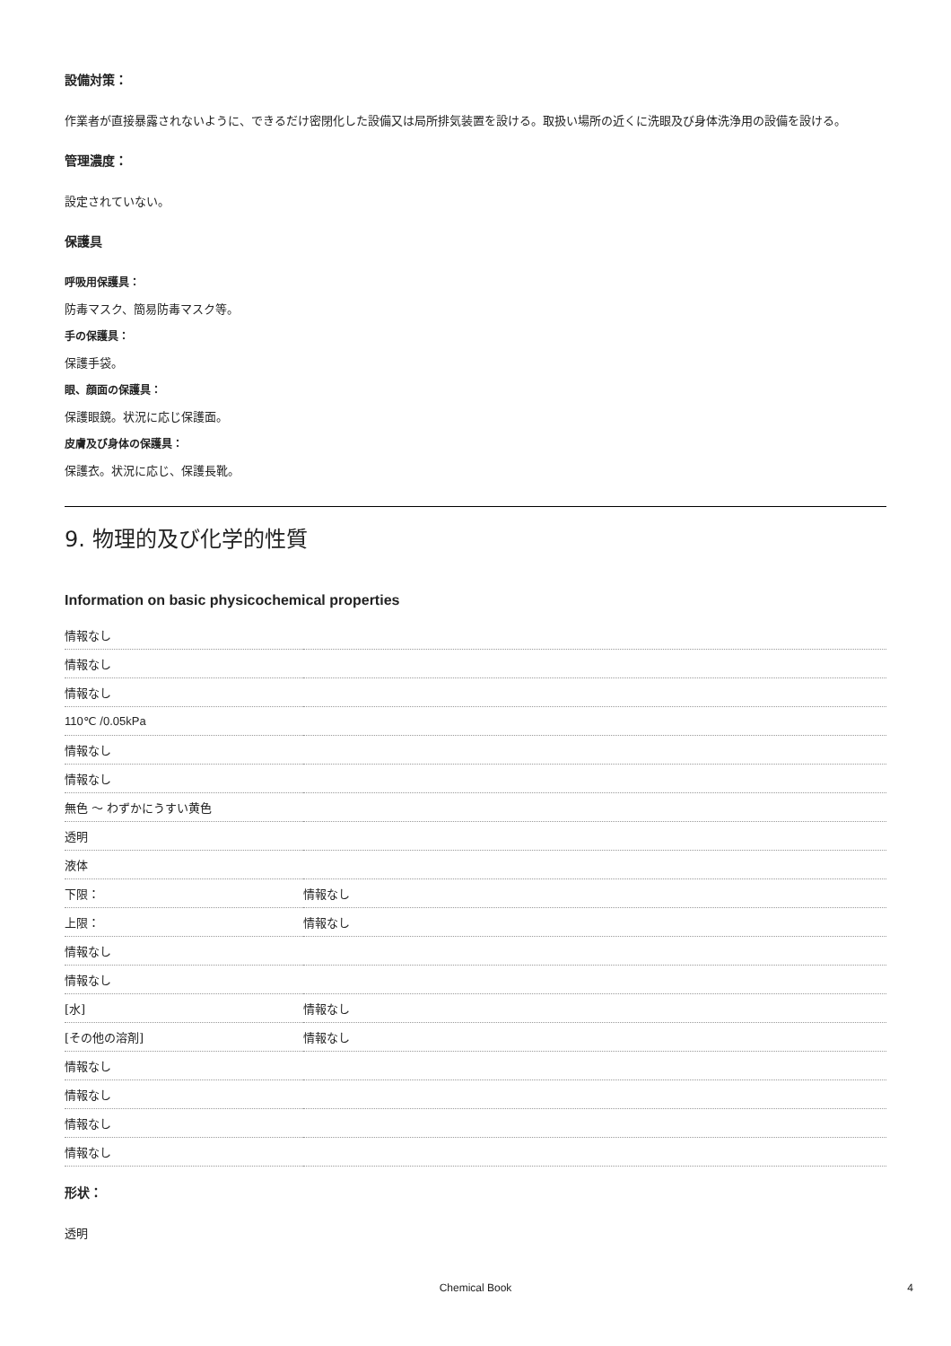設備対策：
作業者が直接暴露されないように、できるだけ密閉化した設備又は局所排気装置を設ける。取扱い場所の近くに洗眼及び身体洗浄用の設備を設ける。
管理濃度：
設定されていない。
保護具
呼吸用保護具：
防毒マスク、簡易防毒マスク等。
手の保護具：
保護手袋。
眼、顔面の保護具：
保護眼鏡。状況に応じ保護面。
皮膚及び身体の保護具：
保護衣。状況に応じ、保護長靴。
9. 物理的及び化学的性質
Information on basic physicochemical properties
| 情報なし | |
| 情報なし | |
| 情報なし | |
| 110℃ /0.05kPa | |
| 情報なし | |
| 情報なし | |
| 無色 ～ わずかにうすい黄色 | |
| 透明 | |
| 液体 | |
| 下限： | 情報なし |
| 上限： | 情報なし |
| 情報なし | |
| 情報なし | |
| [水] | 情報なし |
| [その他の溶剤] | 情報なし |
| 情報なし | |
| 情報なし | |
| 情報なし | |
| 情報なし | |
形状：
透明
Chemical Book 4